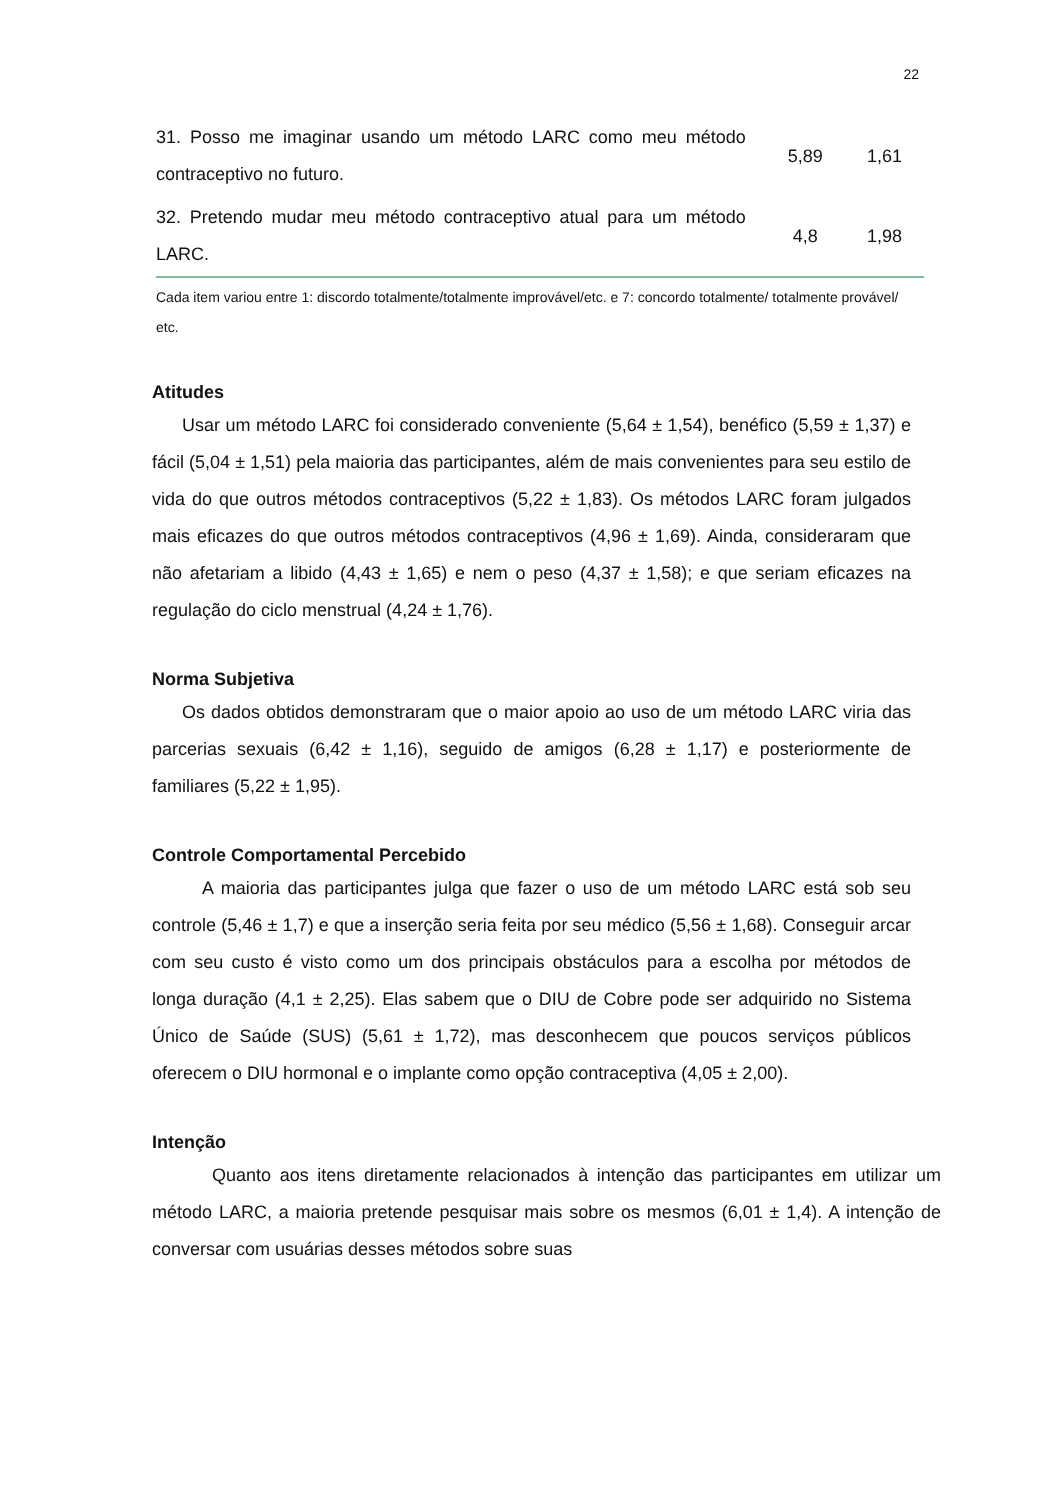22
| 31. Posso me imaginar usando um método LARC como meu método contraceptivo no futuro. | 5,89 | 1,61 |
| 32. Pretendo mudar meu método contraceptivo atual para um método LARC. | 4,8 | 1,98 |
Cada item variou entre 1: discordo totalmente/totalmente improvável/etc. e 7: concordo totalmente/ totalmente provável/ etc.
Atitudes
Usar um método LARC foi considerado conveniente (5,64 ± 1,54), benéfico (5,59 ± 1,37) e fácil (5,04 ± 1,51) pela maioria das participantes, além de mais convenientes para seu estilo de vida do que outros métodos contraceptivos (5,22 ± 1,83). Os métodos LARC foram julgados mais eficazes do que outros métodos contraceptivos (4,96 ± 1,69). Ainda, consideraram que não afetariam a libido (4,43 ± 1,65) e nem o peso (4,37 ± 1,58); e que seriam eficazes na regulação do ciclo menstrual (4,24 ± 1,76).
Norma Subjetiva
Os dados obtidos demonstraram que o maior apoio ao uso de um método LARC viria das parcerias sexuais (6,42 ± 1,16), seguido de amigos (6,28 ± 1,17) e posteriormente de familiares (5,22 ± 1,95).
Controle Comportamental Percebido
A maioria das participantes julga que fazer o uso de um método LARC está sob seu controle (5,46 ± 1,7) e que a inserção seria feita por seu médico (5,56 ± 1,68). Conseguir arcar com seu custo é visto como um dos principais obstáculos para a escolha por métodos de longa duração (4,1 ± 2,25). Elas sabem que o DIU de Cobre pode ser adquirido no Sistema Único de Saúde (SUS) (5,61 ± 1,72), mas desconhecem que poucos serviços públicos oferecem o DIU hormonal e o implante como opção contraceptiva (4,05 ± 2,00).
Intenção
Quanto aos itens diretamente relacionados à intenção das participantes em utilizar um método LARC, a maioria pretende pesquisar mais sobre os mesmos (6,01 ± 1,4). A intenção de conversar com usuárias desses métodos sobre suas